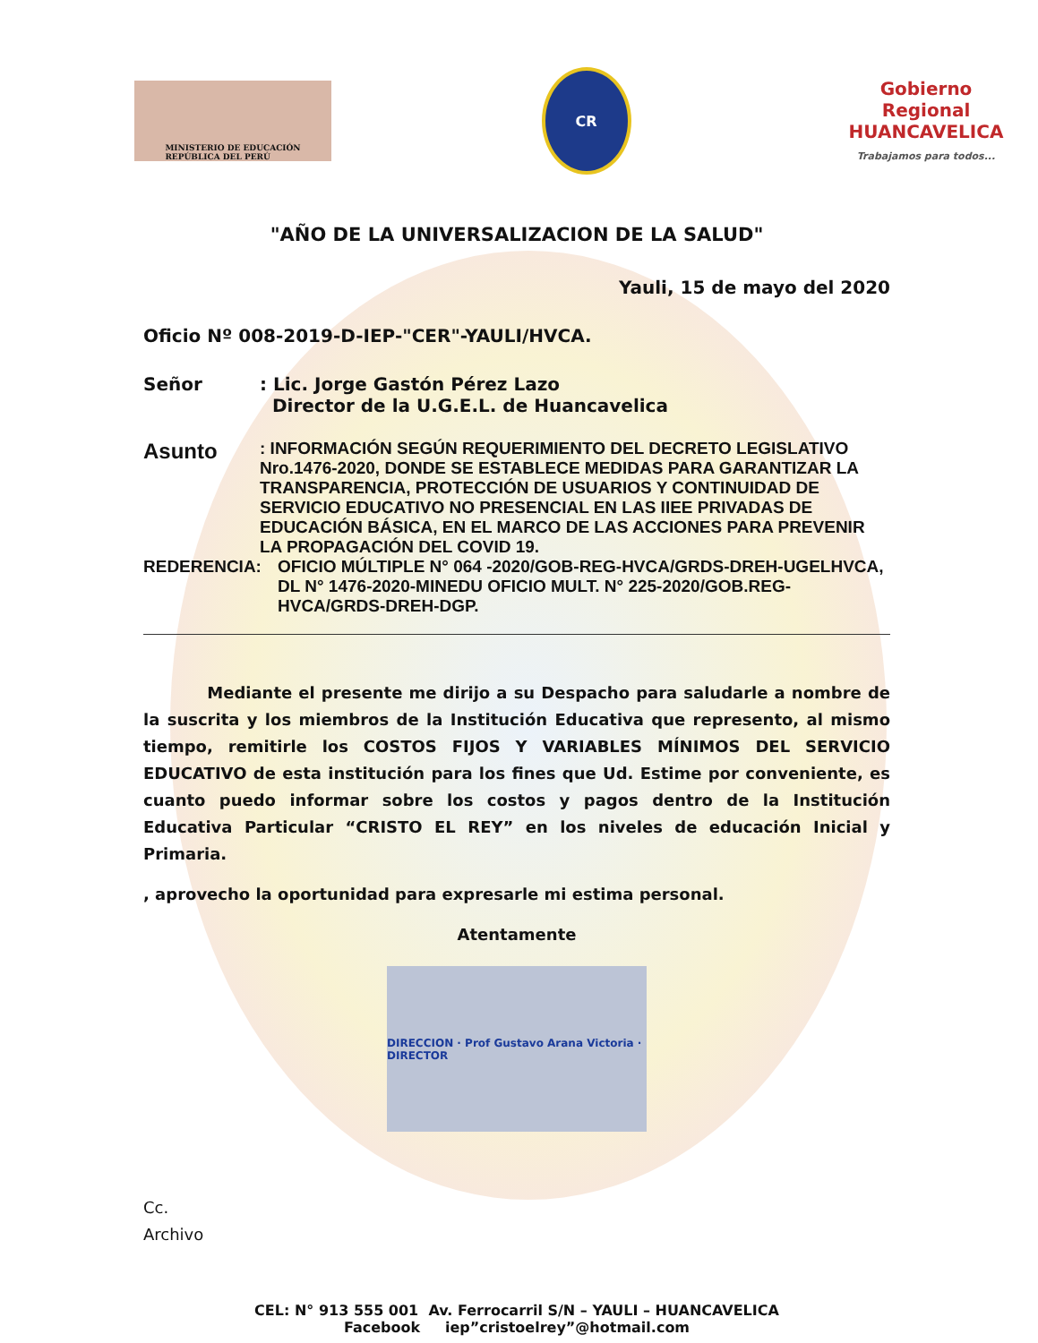MINISTERIO DE EDUCACIÓN
REPÚBLICA DEL PERÚ
CR
Gobierno Regional
HUANCAVELICA
Trabajamos para todos...
"AÑO DE LA UNIVERSALIZACION DE LA SALUD"
Yauli, 15 de mayo del 2020
Oficio Nº 008-2019-D-IEP-"CER"-YAULI/HVCA.
Señor : Lic. Jorge Gastón Pérez Lazo
Director de la U.G.E.L. de Huancavelica
Asunto
: INFORMACIÓN SEGÚN REQUERIMIENTO DEL DECRETO LEGISLATIVO Nro.1476-2020, DONDE SE ESTABLECE MEDIDAS PARA GARANTIZAR LA TRANSPARENCIA, PROTECCIÓN DE USUARIOS Y CONTINUIDAD DE SERVICIO EDUCATIVO NO PRESENCIAL EN LAS IIEE PRIVADAS DE EDUCACIÓN BÁSICA, EN EL MARCO DE LAS ACCIONES PARA PREVENIR LA PROPAGACIÓN DEL COVID 19.
REDERENCIA: OFICIO MÚLTIPLE N° 064 -2020/GOB-REG-HVCA/GRDS-DREH-UGELHVCA, DL N° 1476-2020-MINEDU OFICIO MULT. N° 225-2020/GOB.REG-HVCA/GRDS-DREH-DGP.
Mediante el presente me dirijo a su Despacho para saludarle a nombre de la suscrita y los miembros de la Institución Educativa que represento, al mismo tiempo, remitirle los COSTOS FIJOS Y VARIABLES MÍNIMOS DEL SERVICIO EDUCATIVO de esta institución para los fines que Ud. Estime por conveniente, es cuanto puedo informar sobre los costos y pagos dentro de la Institución Educativa Particular “CRISTO EL REY” en los niveles de educación Inicial y Primaria.
, aprovecho la oportunidad para expresarle mi estima personal.
Atentamente
DIRECCION · Prof Gustavo Arana Victoria · DIRECTOR
Cc.
Archivo
CEL: N° 913 555 001 Av. Ferrocarril S/N – YAULI – HUANCAVELICA
Facebook iep”cristoelrey”@hotmail.com